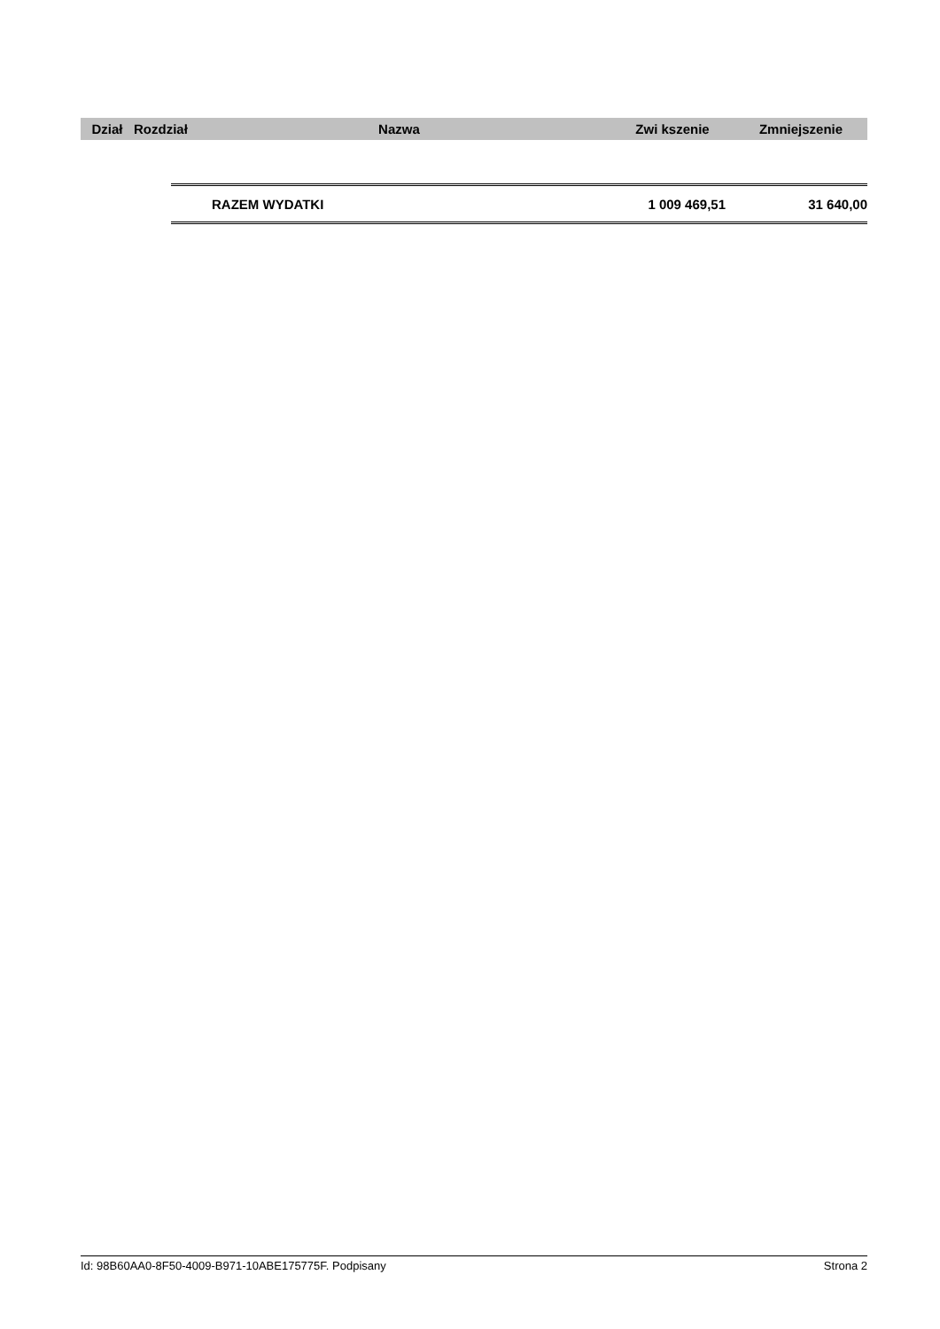| Dział | Rozdział | Nazwa | Zwi kszenie | Zmniejszenie |
| --- | --- | --- | --- | --- |
| RAZEM WYDATKI | 1 009 469,51 | 31 640,00 |
Id: 98B60AA0-8F50-4009-B971-10ABE175775F. Podpisany Strona 2